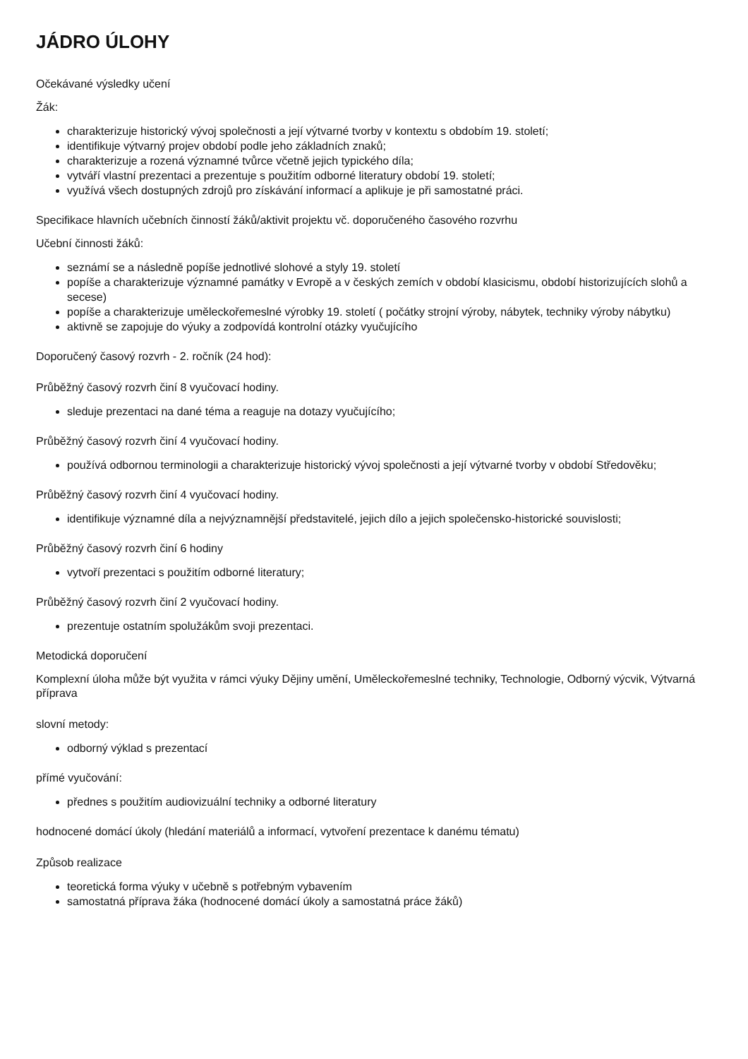JÁDRO ÚLOHY
Očekávané výsledky učení
Žák:
charakterizuje historický vývoj společnosti a její výtvarné tvorby v kontextu s obdobím 19. století;
identifikuje výtvarný projev období podle jeho základních znaků;
charakterizuje a rozená významné tvůrce včetně jejich typického díla;
vytváří vlastní prezentaci a prezentuje s použitím odborné literatury období 19. století;
využívá všech dostupných zdrojů pro získávání informací a aplikuje je při samostatné práci.
Specifikace hlavních učebních činností žáků/aktivit projektu vč. doporučeného časového rozvrhu
Učební činnosti žáků:
seznámí se a následně popíše jednotlivé slohové a styly 19. století
popíše a charakterizuje významné památky v Evropě a v českých zemích v období klasicismu, období historizujících slohů a secese)
popíše a charakterizuje uměleckořemeslné výrobky 19. století ( počátky strojní výroby, nábytek, techniky výroby nábytku)
aktivně se zapojuje do výuky a zodpovídá kontrolní otázky vyučujícího
Doporučený časový rozvrh - 2. ročník (24 hod):
Průběžný časový rozvrh činí 8 vyučovací hodiny.
sleduje prezentaci na dané téma a reaguje na dotazy vyučujícího;
Průběžný časový rozvrh činí 4 vyučovací hodiny.
používá odbornou terminologii a charakterizuje historický vývoj společnosti a její výtvarné tvorby v období Středověku;
Průběžný časový rozvrh činí 4 vyučovací hodiny.
identifikuje významné díla a nejvýznamnější představitelé, jejich dílo a jejich společensko-historické souvislosti;
Průběžný časový rozvrh činí 6 hodiny
vytvoří prezentaci s použitím odborné literatury;
Průběžný časový rozvrh činí 2 vyučovací hodiny.
prezentuje ostatním spolužákům svoji prezentaci.
Metodická doporučení
Komplexní úloha může být využita v rámci výuky Dějiny umění, Uměleckořemeslné techniky, Technologie, Odborný výcvik, Výtvarná příprava
slovní metody:
odborný výklad s prezentací
přímé vyučování:
přednes s použitím audiovizuální techniky a odborné literatury
hodnocené domácí úkoly (hledání materiálů a informací, vytvoření prezentace k danému tématu)
Způsob realizace
teoretická forma výuky v učebně s potřebným vybavením
samostatná příprava žáka (hodnocené domácí úkoly a samostatná práce žáků)